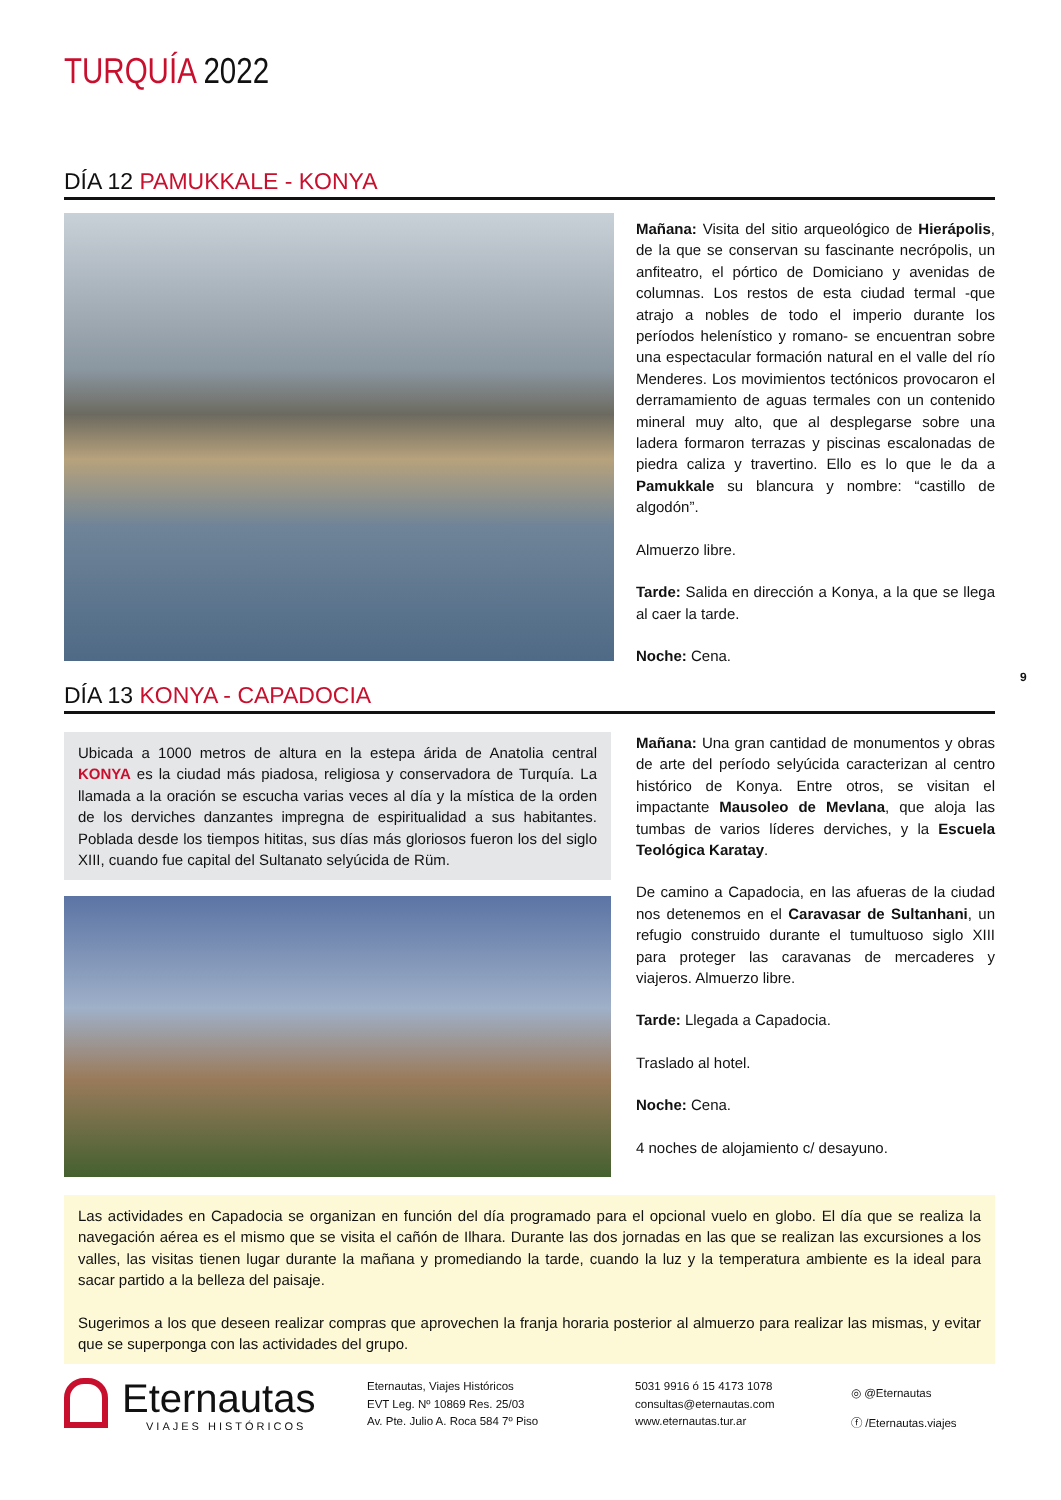TURQUÍA 2022
DÍA 12 PAMUKKALE - KONYA
Mañana: Visita del sitio arqueológico de Hierápolis, de la que se conservan su fascinante necrópolis, un anfiteatro, el pórtico de Domiciano y avenidas de columnas. Los restos de esta ciudad termal -que atrajo a nobles de todo el imperio durante los períodos helenístico y romano- se encuentran sobre una espectacular formación natural en el valle del río Menderes. Los movimientos tectónicos provocaron el derramamiento de aguas termales con un contenido mineral muy alto, que al desplegarse sobre una ladera formaron terrazas y piscinas escalonadas de piedra caliza y travertino. Ello es lo que le da a Pamukkale su blancura y nombre: “castillo de algodón”.
Almuerzo libre.
Tarde: Salida en dirección a Konya, a la que se llega al caer la tarde.
Noche: Cena.
9
DÍA 13 KONYA - CAPADOCIA
Ubicada a 1000 metros de altura en la estepa árida de Anatolia central KONYA es la ciudad más piadosa, religiosa y conservadora de Turquía. La llamada a la oración se escucha varias veces al día y la mística de la orden de los derviches danzantes impregna de espiritualidad a sus habitantes. Poblada desde los tiempos hititas, sus días más gloriosos fueron los del siglo XIII, cuando fue capital del Sultanato selyúcida de Rüm.
Mañana: Una gran cantidad de monumentos y obras de arte del período selyúcida caracterizan al centro histórico de Konya. Entre otros, se visitan el impactante Mausoleo de Mevlana, que aloja las tumbas de varios líderes derviches, y la Escuela Teológica Karatay.
De camino a Capadocia, en las afueras de la ciudad nos detenemos en el Caravasar de Sultanhani, un refugio construido durante el tumultuoso siglo XIII para proteger las caravanas de mercaderes y viajeros. Almuerzo libre.
Tarde: Llegada a Capadocia.
Traslado al hotel.
Noche: Cena.
4 noches de alojamiento c/ desayuno.
Las actividades en Capadocia se organizan en función del día programado para el opcional vuelo en globo. El día que se realiza la navegación aérea es el mismo que se visita el cañón de Ilhara. Durante las dos jornadas en las que se realizan las excursiones a los valles, las visitas tienen lugar durante la mañana y promediando la tarde, cuando la luz y la temperatura ambiente es la ideal para sacar partido a la belleza del paisaje.
Sugerimos a los que deseen realizar compras que aprovechen la franja horaria posterior al almuerzo para realizar las mismas, y evitar que se superponga con las actividades del grupo.
Eternautas
VIAJES HISTÓRICOS
Eternautas, Viajes Históricos
EVT Leg. Nº 10869 Res. 25/03
Av. Pte. Julio A. Roca 584 7º Piso
5031 9916 ó 15 4173 1078
consultas@eternautas.com
www.eternautas.tur.ar
◎ @Eternautas
ⓕ /Eternautas.viajes